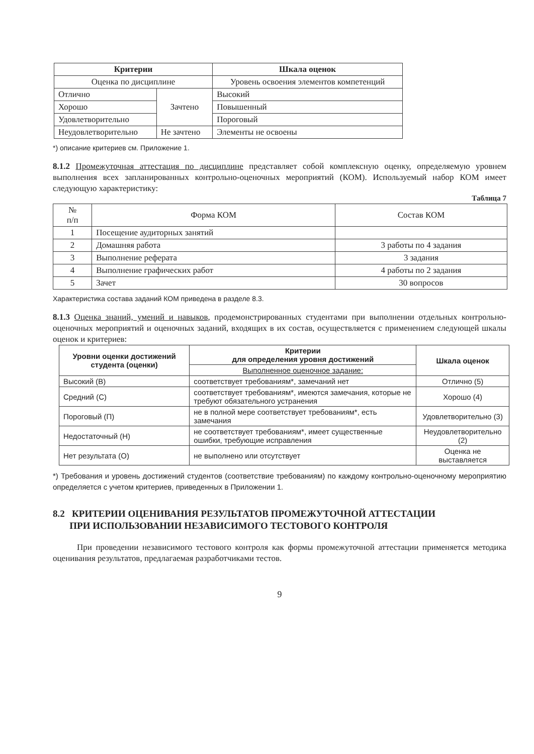| Критерии | | Шкала оценок |
| --- | --- | --- |
| Оценка по дисциплине | | Уровень освоения элементов компетенций |
| Отлично | Зачтено | Высокий |
| Хорошо | | Повышенный |
| Удовлетворительно | | Пороговый |
| Неудовлетворительно | Не зачтено | Элементы не освоены |
*) описание критериев см. Приложение 1.
8.1.2 Промежуточная аттестация по дисциплине представляет собой комплексную оценку, определяемую уровнем выполнения всех запланированных контрольно-оценочных мероприятий (КОМ). Используемый набор КОМ имеет следующую характеристику:
Таблица 7
| № п/п | Форма КОМ | Состав КОМ |
| 1 | Посещение аудиторных занятий | |
| 2 | Домашняя работа | 3 работы по 4 задания |
| 3 | Выполнение реферата | 3 задания |
| 4 | Выполнение графических работ | 4 работы по 2 задания |
| 5 | Зачет | 30 вопросов |
Характеристика состава заданий КОМ приведена в разделе 8.3.
8.1.3 Оценка знаний, умений и навыков, продемонстрированных студентами при выполнении отдельных контрольно-оценочных мероприятий и оценочных заданий, входящих в их состав, осуществляется с применением следующей шкалы оценок и критериев:
| Уровни оценки достижений студента (оценки) | Критерии для определения уровня достижений | Шкала оценок |
| --- | --- | --- |
| | Выполненное оценочное задание: | |
| Высокий (В) | соответствует требованиям*, замечаний нет | Отлично (5) |
| Средний (С) | соответствует требованиям*, имеются замечания, которые не требуют обязательного устранения | Хорошо (4) |
| Пороговый (П) | не в полной мере соответствует требованиям*, есть замечания | Удовлетворительно (3) |
| Недостаточный (Н) | не соответствует требованиям*, имеет существенные ошибки, требующие исправления | Неудовлетворительно (2) |
| Нет результата (О) | не выполнено или отсутствует | Оценка не выставляется |
*) Требования и уровень достижений студентов (соответствие требованиям) по каждому контрольно-оценочному мероприятию определяется с учетом критериев, приведенных в Приложении 1.
8.2 КРИТЕРИИ ОЦЕНИВАНИЯ РЕЗУЛЬТАТОВ ПРОМЕЖУТОЧНОЙ АТТЕСТАЦИИ
ПРИ ИСПОЛЬЗОВАНИИ НЕЗАВИСИМОГО ТЕСТОВОГО КОНТРОЛЯ
При проведении независимого тестового контроля как формы промежуточной аттестации применяется методика оценивания результатов, предлагаемая разработчиками тестов.
9